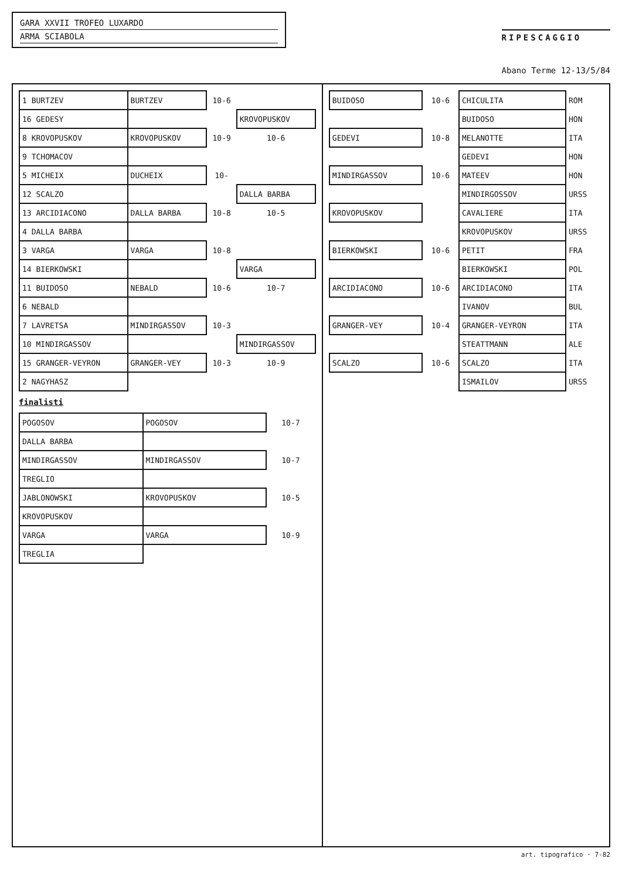GARA XXVII TROFEO LUXARDO
ARMA SCIABOLA
RIPESCAGGIO
Abano Terme 12-13/5/84
| 1 BURTZEV | BURTZEV | 10-6 | |
| 16 GEDESY | | | KROVOPUSKOV |
| 8 KROVOPUSKOV | KROVOPUSKOV | 10-9 | 10-6 |
| 9 TCHOMACOV | | | |
| 5 MICHEIX | DUCHEIX | 10- | |
| 12 SCALZO | | | DALLA BARBA |
| 13 ARCIDIACONO | DALLA BARBA | 10-8 | 10-5 |
| 4 DALLA BARBA | | | |
| 3 VARGA | VARGA | 10-8 | |
| 14 BIERKOWSKI | | | VARGA |
| 11 BUIDOSO | NEBALD | 10-6 | 10-7 |
| 6 NEBALD | | | |
| 7 LAVRETSA | MINDIRGASSOV | 10-3 | |
| 10 MINDIRGASSOV | | | MINDIRGASSOV |
| 15 GRANGER-VEYRON | GRANGER-VEY | 10-3 | 10-9 |
| 2 NAGYHASZ | | | |
finalisti
| POGOSOV | POGOSOV | 10-7 |
| DALLA BARBA | | |
| MINDIRGASSOV | MINDIRGASSOV | 10-7 |
| TREGLIO | | |
| JABLONOWSKI | KROVOPUSKOV | 10-5 |
| KROVOPUSKOV | | |
| VARGA | VARGA | 10-9 |
| TREGLIA | | |
| BUIDOSO | 10-6 | CHICULITA | ROM |
| | | BUIDOSO | HON |
| GEDEVI | 10-8 | MELANOTTE | ITA |
| | | GEDEVI | HON |
| MINDIRGASSOV | 10-6 | MATEEV | HON |
| | | MINDIRGOSSOV | URSS |
| KROVOPUSKOV | | CAVALIERE | ITA |
| | | KROVOPUSKOV | URSS |
| BIERKOWSKI | 10-6 | PETIT | FRA |
| | | BIERKOWSKI | POL |
| ARCIDIACONO | 10-6 | ARCIDIACONO | ITA |
| | | IVANOV | BUL |
| GRANGER-VEY | 10-4 | GRANGER-VEYRON | ITA |
| | | STEATTMANN | ALE |
| SCALZO | 10-6 | SCALZO | ITA |
| | | ISMAILOV | URSS |
art. tipografico · 7-82